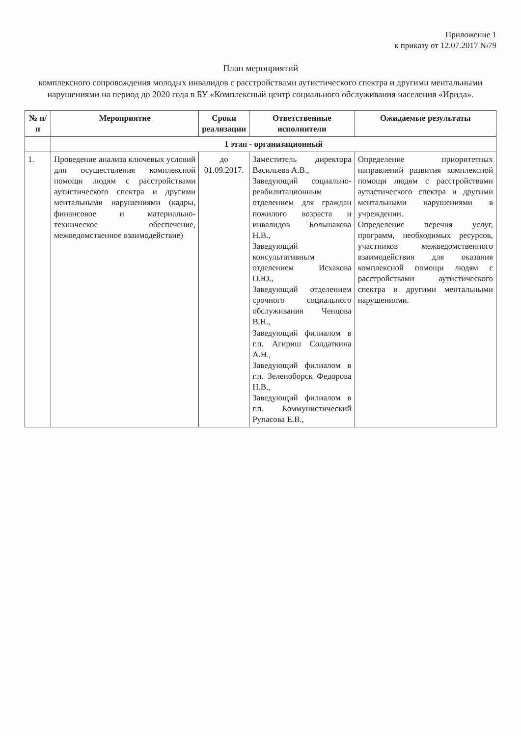Приложение 1
к приказу от 12.07.2017 №79
План мероприятий
комплексного сопровождения молодых инвалидов с расстройствами аутистического спектра и другими ментальными нарушениями на период до 2020 года в БУ «Комплексный центр социального обслуживания населения «Ирида».
| № п/п | Мероприятие | Сроки реализации | Ответственные исполнители | Ожидаемые результаты |
| --- | --- | --- | --- | --- |
| | 1 этап - организационный | | | |
| 1. | Проведение анализа ключевых условий для осуществления комплексной помощи людям с расстройствами аутистического спектра и другими ментальными нарушениями (кадры, финансовое и материально-техническое обеспечение, межведомственное взаимодействие) | до 01.09.2017. | Заместитель директора Васильева А.В., Заведующий социально-реабилитационным отделением для граждан пожилого возраста и инвалидов Большакова Н.В., Заведующий консультативным отделением Исхакова О.Ю., Заведующий отделением срочного социального обслуживания Ченцова В.Н., Заведующий филиалом в г.п. Агириш Солдаткина А.Н., Заведующий филиалом в г.п. Зеленоборск Федорова Н.В., Заведующий филиалом в г.п. Коммунистический Рупасова Е.В., | Определение приоритетных направлений развития комплексной помощи людям с расстройствами аутистического спектра и другими ментальными нарушениями в учреждении. Определение перечня услуг, программ, необходимых ресурсов, участников межведомственного взаимодействия для оказания комплексной помощи людям с расстройствами аутистического спектра и другими ментальными нарушениями. |